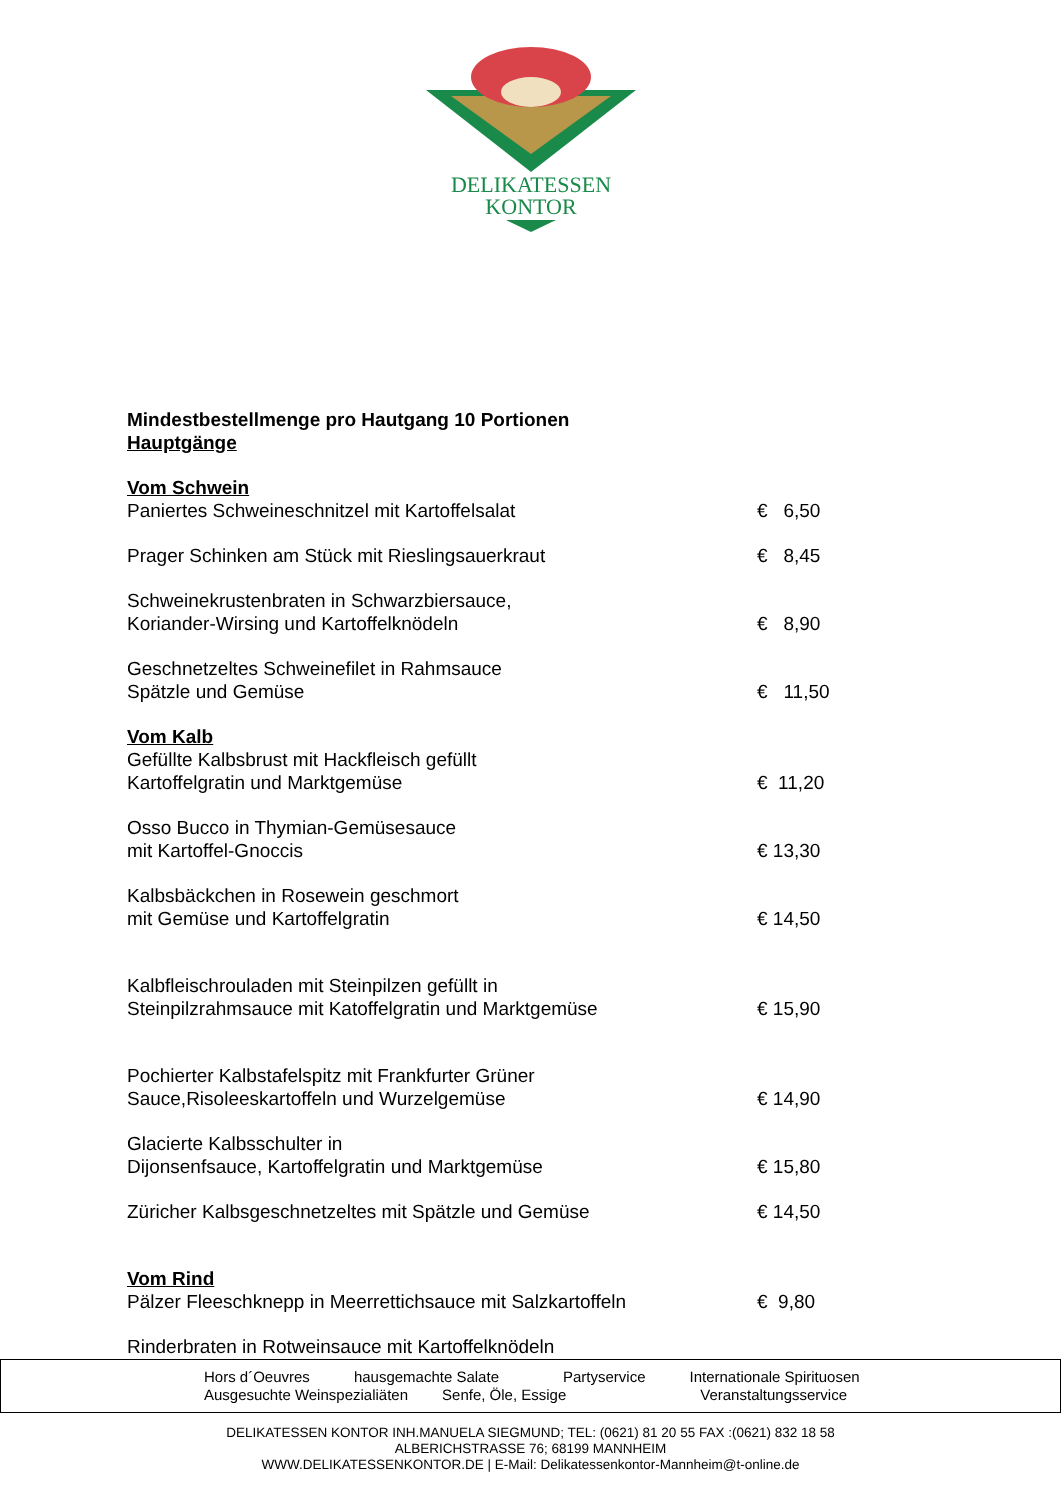DELIKATESSEN
KONTOR
Mindestbestellmenge pro Hautgang 10 Portionen
Hauptgänge
Vom Schwein
Paniertes Schweineschnitzel mit Kartoffelsalat € 6,50
Prager Schinken am Stück mit Rieslingsauerkraut € 8,45
Schweinekrustenbraten in Schwarzbiersauce,
Koriander-Wirsing und Kartoffelknödeln
€ 8,90
Geschnetzeltes Schweinefilet in Rahmsauce
Spätzle und Gemüse
€ 11,50
Vom Kalb
Gefüllte Kalbsbrust mit Hackfleisch gefüllt
Kartoffelgratin und Marktgemüse
€ 11,20
Osso Bucco in Thymian-Gemüsesauce
mit Kartoffel-Gnoccis
€ 13,30
Kalbsbäckchen in Rosewein geschmort
mit Gemüse und Kartoffelgratin
€ 14,50
Kalbfleischrouladen mit Steinpilzen gefüllt in
Steinpilzrahmsauce mit Katoffelgratin und Marktgemüse
€ 15,90
Pochierter Kalbstafelspitz mit Frankfurter Grüner
Sauce,Risoleeskartoffeln und Wurzelgemüse
€ 14,90
Glacierte Kalbsschulter in
Dijonsenfsauce, Kartoffelgratin und Marktgemüse
€ 15,80
Züricher Kalbsgeschnetzeltes mit Spätzle und Gemüse € 14,50
Vom Rind
Pälzer Fleeschknepp in Meerrettichsauce mit Salzkartoffeln € 9,80
Rinderbraten in Rotweinsauce mit Kartoffelknödeln
Hors d´Oeuvres hausgemachte Salate Partyservice Internationale Spirituosen
Ausgesuchte Weinspezialiäten Senfe, Öle, Essige Veranstaltungsservice
DELIKATESSEN KONTOR INH.MANUELA SIEGMUND; TEL: (0621) 81 20 55 FAX :(0621) 832 18 58
ALBERICHSTRASSE 76; 68199 MANNHEIM
WWW.DELIKATESSENKONTOR.DE | E-Mail: Delikatessenkontor-Mannheim@t-online.de